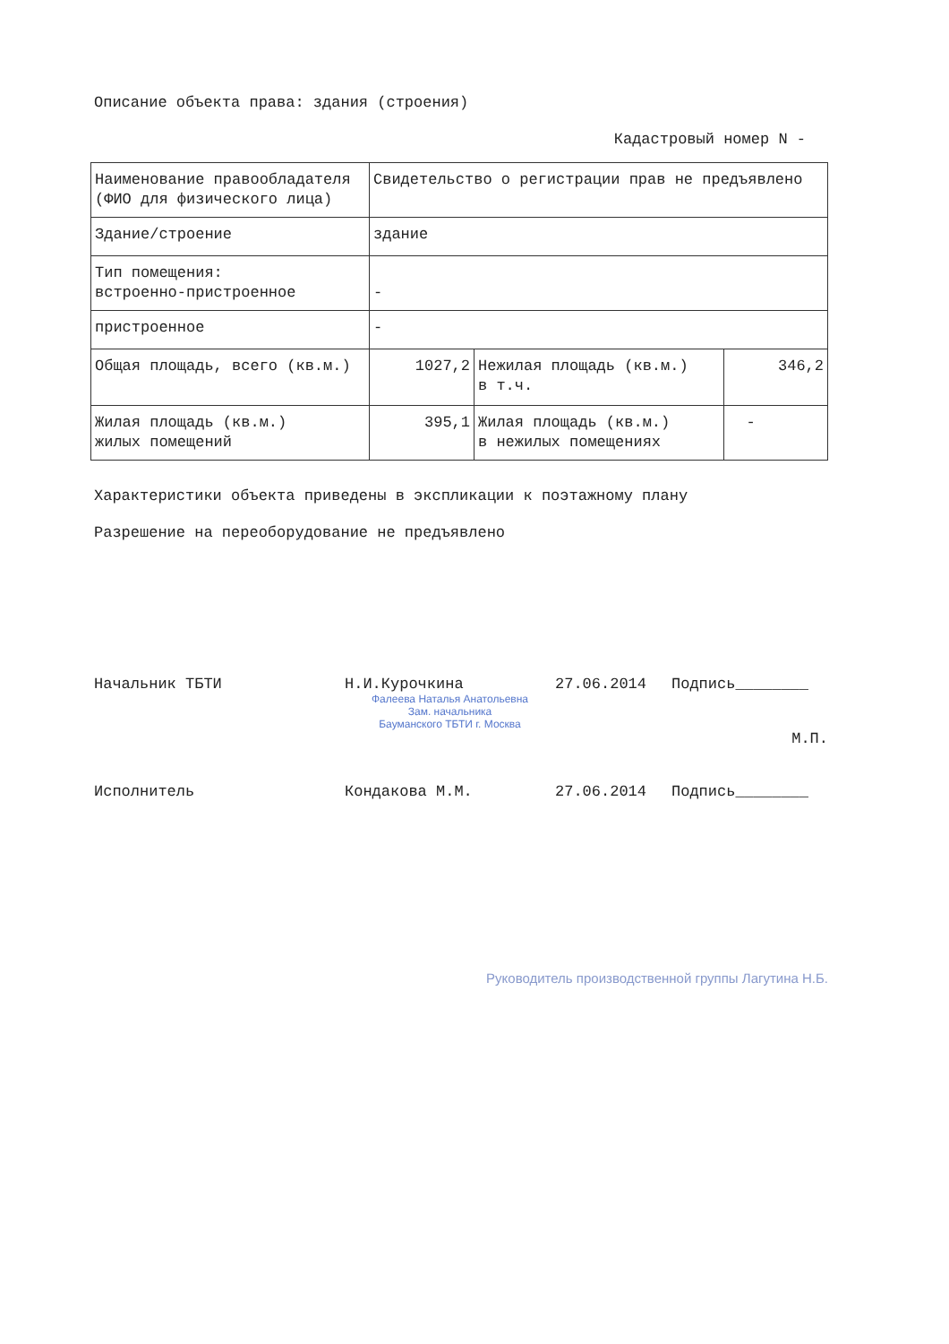Описание объекта права: здания (строения)
Кадастровый номер N -
| Наименование правообладателя (ФИО для физического лица) | Свидетельство о регистрации прав не предъявлено | | |
| Здание/строение | здание | | |
| Тип помещения: встроенно-пристроенное | - | | |
| пристроенное | - | | |
| Общая площадь, всего (кв.м.) | 1027,2 | Нежилая площадь (кв.м.) в т.ч. | 346,2 |
| Жилая площадь (кв.м.) жилых помещений | 395,1 | Жилая площадь (кв.м.) в нежилых помещениях | - |
Характеристики объекта приведены в экспликации к поэтажному плану
Разрешение на переоборудование не предъявлено
Начальник ТБТИ Н.И.Курочкина
Фалеева Наталья Анатольевна
Зам. начальника
Бауманского ТБТИ г. Москва
27.06.2014 Подпись________
М.П.
Исполнитель Кондакова М.М. 27.06.2014 Подпись________
Руководитель производственной группы Лагутина Н.Б.